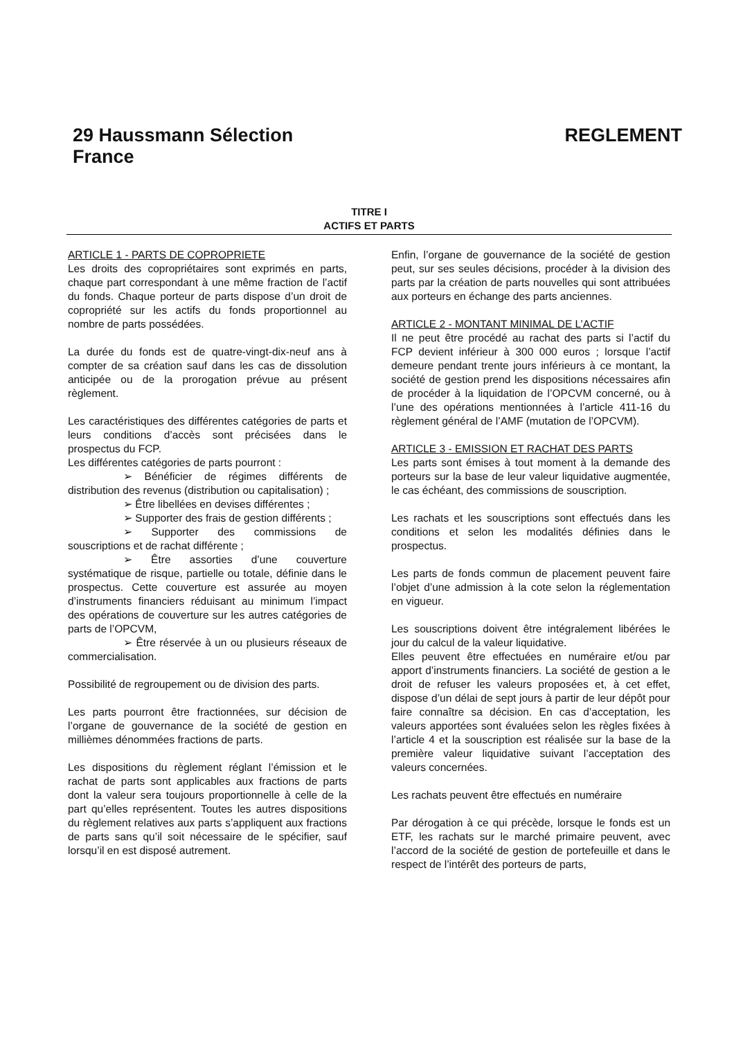29 Haussmann Sélection
France
REGLEMENT
TITRE I
ACTIFS ET PARTS
ARTICLE 1 - PARTS DE COPROPRIETE
Les droits des copropriétaires sont exprimés en parts, chaque part correspondant à une même fraction de l’actif du fonds. Chaque porteur de parts dispose d’un droit de copropriété sur les actifs du fonds proportionnel au nombre de parts possédées.
La durée du fonds est de quatre-vingt-dix-neuf ans à compter de sa création sauf dans les cas de dissolution anticipée ou de la prorogation prévue au présent règlement.
Les caractéristiques des différentes catégories de parts et leurs conditions d’accès sont précisées dans le prospectus du FCP.
Les différentes catégories de parts pourront :
➢ Bénéficier de régimes différents de distribution des revenus (distribution ou capitalisation) ;
➢ Être libellées en devises différentes ;
➢ Supporter des frais de gestion différents ;
➢ Supporter des commissions de souscriptions et de rachat différente ;
➢ Être assorties d’une couverture systématique de risque, partielle ou totale, définie dans le prospectus. Cette couverture est assurée au moyen d’instruments financiers réduisant au minimum l’impact des opérations de couverture sur les autres catégories de parts de l’OPCVM,
➢ Être réservée à un ou plusieurs réseaux de commercialisation.
Possibilité de regroupement ou de division des parts.
Les parts pourront être fractionnées, sur décision de l’organe de gouvernance de la société de gestion en millièmes dénommées fractions de parts.
Les dispositions du règlement réglant l’émission et le rachat de parts sont applicables aux fractions de parts dont la valeur sera toujours proportionnelle à celle de la part qu’elles représentent. Toutes les autres dispositions du règlement relatives aux parts s’appliquent aux fractions de parts sans qu’il soit nécessaire de le spécifier, sauf lorsqu’il en est disposé autrement.
Enfin, l’organe de gouvernance de la société de gestion peut, sur ses seules décisions, procéder à la division des parts par la création de parts nouvelles qui sont attribuées aux porteurs en échange des parts anciennes.
ARTICLE 2 - MONTANT MINIMAL DE L’ACTIF
Il ne peut être procédé au rachat des parts si l’actif du FCP devient inférieur à 300 000 euros ; lorsque l’actif demeure pendant trente jours inférieurs à ce montant, la société de gestion prend les dispositions nécessaires afin de procéder à la liquidation de l’OPCVM concerné, ou à l’une des opérations mentionnées à l’article 411-16 du règlement général de l’AMF (mutation de l’OPCVM).
ARTICLE 3 - EMISSION ET RACHAT DES PARTS
Les parts sont émises à tout moment à la demande des porteurs sur la base de leur valeur liquidative augmentée, le cas échéant, des commissions de souscription.
Les rachats et les souscriptions sont effectués dans les conditions et selon les modalités définies dans le prospectus.
Les parts de fonds commun de placement peuvent faire l’objet d’une admission à la cote selon la réglementation en vigueur.
Les souscriptions doivent être intégralement libérées le jour du calcul de la valeur liquidative.
Elles peuvent être effectuées en numéraire et/ou par apport d’instruments financiers. La société de gestion a le droit de refuser les valeurs proposées et, à cet effet, dispose d’un délai de sept jours à partir de leur dépôt pour faire connaître sa décision. En cas d’acceptation, les valeurs apportées sont évaluées selon les règles fixées à l’article 4 et la souscription est réalisée sur la base de la première valeur liquidative suivant l’acceptation des valeurs concernées.
Les rachats peuvent être effectués en numéraire
Par dérogation à ce qui précède, lorsque le fonds est un ETF, les rachats sur le marché primaire peuvent, avec l’accord de la société de gestion de portefeuille et dans le respect de l’intérêt des porteurs de parts,